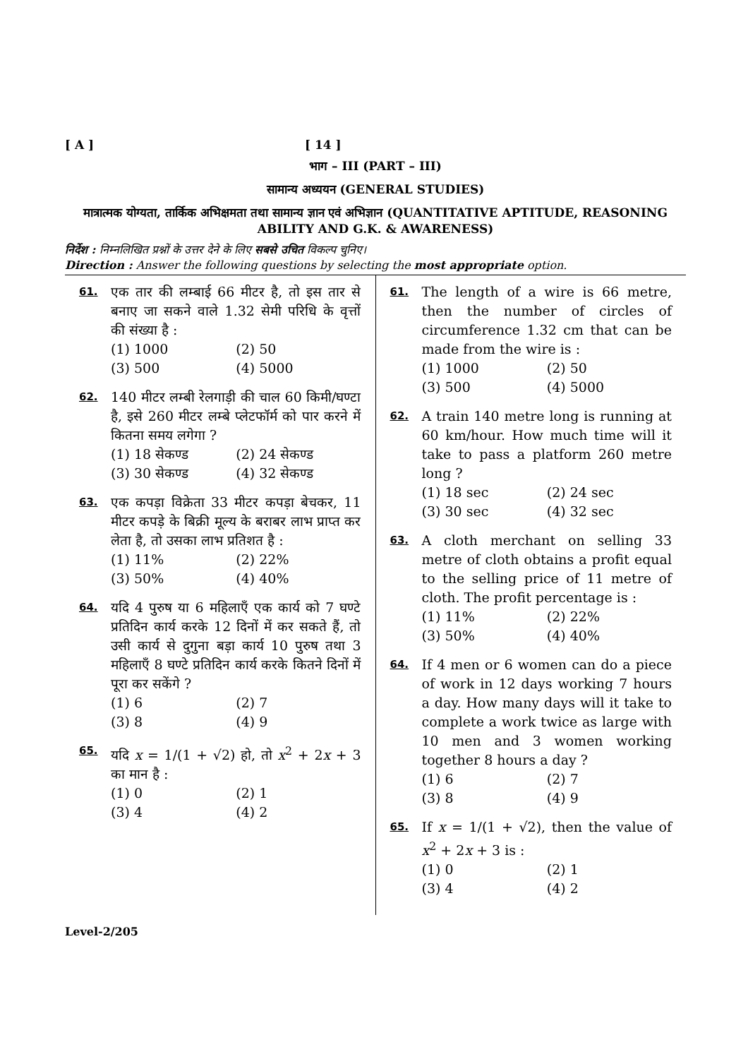[ A ] [ 14 ]
भाग – III (PART – III)
सामान्य अध्ययन (GENERAL STUDIES)
मात्रात्मक योग्यता, तार्किक अभिक्षमता तथा सामान्य ज्ञान एवं अभिज्ञान (QUANTITATIVE APTITUDE, REASONING ABILITY AND G.K. & AWARENESS)
निर्देश : निम्नलिखित प्रश्नों के उत्तर देने के लिए सबसे उचित विकल्प चुनिए।
Direction : Answer the following questions by selecting the most appropriate option.
61.
एक तार की लम्बाई 66 मीटर है, तो इस तार से बनाए जा सकने वाले 1.32 सेमी परिधि के वृत्तों की संख्या है :
(1) 1000 (2) 50 (3) 500 (4) 5000
62.
140 मीटर लम्बी रेलगाड़ी की चाल 60 किमी/घण्टा है, इसे 260 मीटर लम्बे प्लेटफॉर्म को पार करने में कितना समय लगेगा ?
(1) 18 सेकण्ड (2) 24 सेकण्ड (3) 30 सेकण्ड (4) 32 सेकण्ड
63.
एक कपड़ा विक्रेता 33 मीटर कपड़ा बेचकर, 11 मीटर कपड़े के बिक्री मूल्य के बराबर लाभ प्राप्त कर लेता है, तो उसका लाभ प्रतिशत है :
(1) 11% (2) 22% (3) 50% (4) 40%
64.
यदि 4 पुरुष या 6 महिलाएँ एक कार्य को 7 घण्टे प्रतिदिन कार्य करके 12 दिनों में कर सकते हैं, तो उसी कार्य से दुगुना बड़ा कार्य 10 पुरुष तथा 3 महिलाएँ 8 घण्टे प्रतिदिन कार्य करके कितने दिनों में पूरा कर सकेंगे ?
(1) 6 (2) 7 (3) 8 (4) 9
65.
यदि x = 1/(1 + √2) हो, तो x<sup>2</sup> + 2x + 3 का मान है :
(1) 0 (2) 1 (3) 4 (4) 2
61.
The length of a wire is 66 metre, then the number of circles of circumference 1.32 cm that can be made from the wire is :
(1) 1000 (2) 50 (3) 500 (4) 5000
62.
A train 140 metre long is running at 60 km/hour. How much time will it take to pass a platform 260 metre long ?
(1) 18 sec (2) 24 sec (3) 30 sec (4) 32 sec
63.
A cloth merchant on selling 33 metre of cloth obtains a profit equal to the selling price of 11 metre of cloth. The profit percentage is :
(1) 11% (2) 22% (3) 50% (4) 40%
64.
If 4 men or 6 women can do a piece of work in 12 days working 7 hours a day. How many days will it take to complete a work twice as large with 10 men and 3 women working together 8 hours a day ?
(1) 6 (2) 7 (3) 8 (4) 9
65.
If x = 1/(1 + √2), then the value of x<sup>2</sup> + 2x + 3 is :
(1) 0 (2) 1 (3) 4 (4) 2
Level-2/205